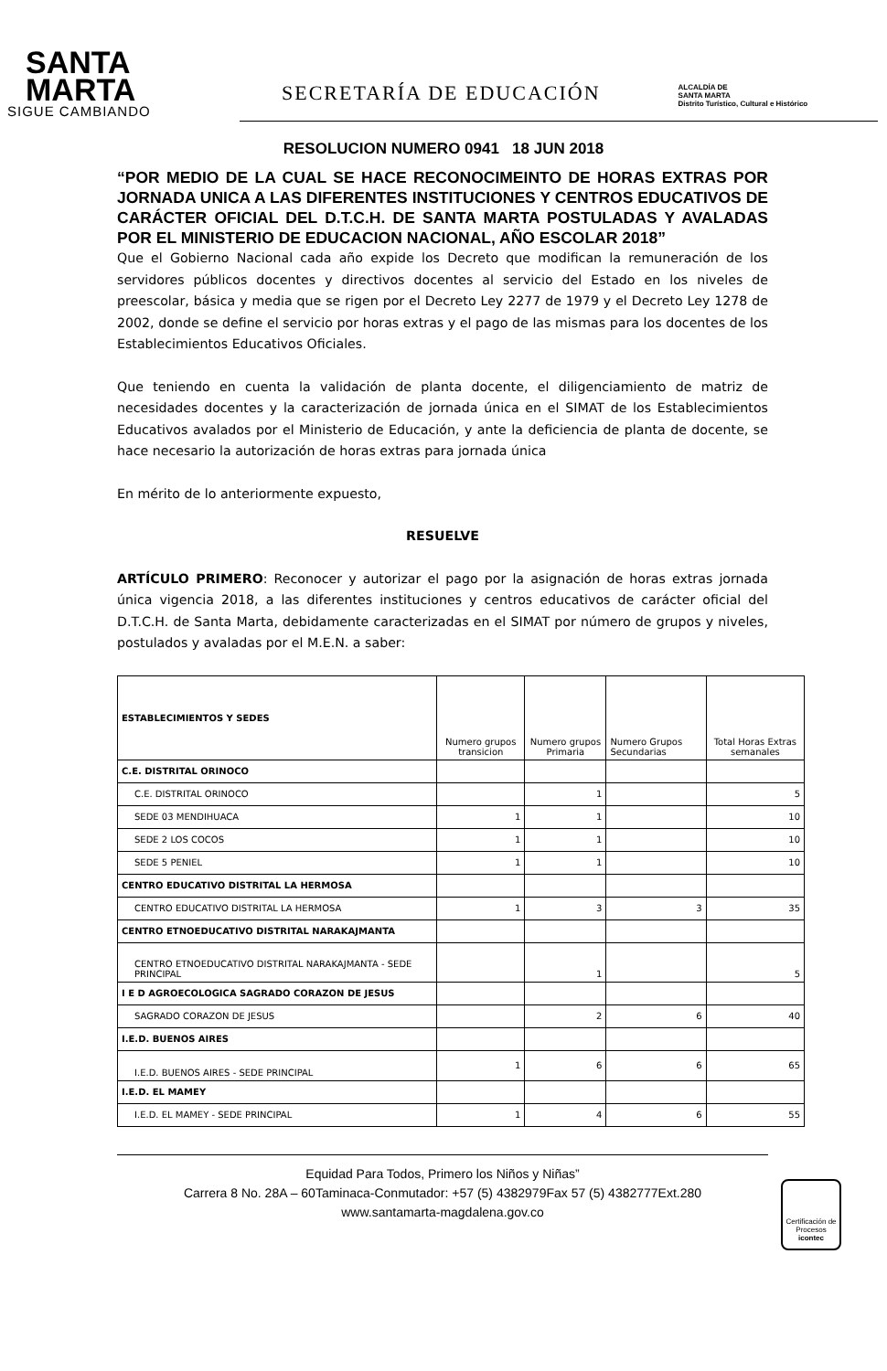SANTA
MARTA
SIGUE CAMBIANDO
SECRETARÍA DE EDUCACIÓN
ALCALDÍA DE
SANTA MARTA
Distrito Turístico, Cultural e Histórico
RESOLUCION NUMERO 0941 18 JUN 2018
“POR MEDIO DE LA CUAL SE HACE RECONOCIMEINTO DE HORAS EXTRAS POR JORNADA UNICA A LAS DIFERENTES INSTITUCIONES Y CENTROS EDUCATIVOS DE CARÁCTER OFICIAL DEL D.T.C.H. DE SANTA MARTA POSTULADAS Y AVALADAS POR EL MINISTERIO DE EDUCACION NACIONAL, AÑO ESCOLAR 2018”
Que el Gobierno Nacional cada año expide los Decreto que modifican la remuneración de los servidores públicos docentes y directivos docentes al servicio del Estado en los niveles de preescolar, básica y media que se rigen por el Decreto Ley 2277 de 1979 y el Decreto Ley 1278 de 2002, donde se define el servicio por horas extras y el pago de las mismas para los docentes de los Establecimientos Educativos Oficiales.
Que teniendo en cuenta la validación de planta docente, el diligenciamiento de matriz de necesidades docentes y la caracterización de jornada única en el SIMAT de los Establecimientos Educativos avalados por el Ministerio de Educación, y ante la deficiencia de planta de docente, se hace necesario la autorización de horas extras para jornada única
En mérito de lo anteriormente expuesto,
RESUELVE
ARTÍCULO PRIMERO: Reconocer y autorizar el pago por la asignación de horas extras jornada única vigencia 2018, a las diferentes instituciones y centros educativos de carácter oficial del D.T.C.H. de Santa Marta, debidamente caracterizadas en el SIMAT por número de grupos y niveles, postulados y avaladas por el M.E.N. a saber:
| ESTABLECIMIENTOS Y SEDES | Numero grupos transicion | Numero grupos Primaria | Numero Grupos Secundarias | Total Horas Extras semanales |
| --- | --- | --- | --- | --- |
| C.E. DISTRITAL ORINOCO | | | | |
| C.E. DISTRITAL ORINOCO | | 1 | | 5 |
| SEDE 03 MENDIHUACA | 1 | 1 | | 10 |
| SEDE 2 LOS COCOS | 1 | 1 | | 10 |
| SEDE 5 PENIEL | 1 | 1 | | 10 |
| CENTRO EDUCATIVO DISTRITAL LA HERMOSA | | | | |
| CENTRO EDUCATIVO DISTRITAL LA HERMOSA | 1 | 3 | 3 | 35 |
| CENTRO ETNOEDUCATIVO DISTRITAL NARAKAJMANTA | | | | |
| CENTRO ETNOEDUCATIVO DISTRITAL NARAKAJMANTA - SEDE PRINCIPAL | | 1 | | 5 |
| I E D AGROECOLOGICA SAGRADO CORAZON DE JESUS | | | | |
| SAGRADO CORAZON DE JESUS | | 2 | 6 | 40 |
| I.E.D. BUENOS AIRES | | | | |
| I.E.D. BUENOS AIRES - SEDE PRINCIPAL | 1 | 6 | 6 | 65 |
| I.E.D. EL MAMEY | | | | |
| I.E.D. EL MAMEY - SEDE PRINCIPAL | 1 | 4 | 6 | 55 |
Equidad Para Todos, Primero los Niños y Niñas”
Carrera 8 No. 28A – 60Taminaca-Conmutador: +57 (5) 4382979Fax 57 (5) 4382777Ext.280
www.santamarta-magdalena.gov.co
Certificación de Procesos
icontec